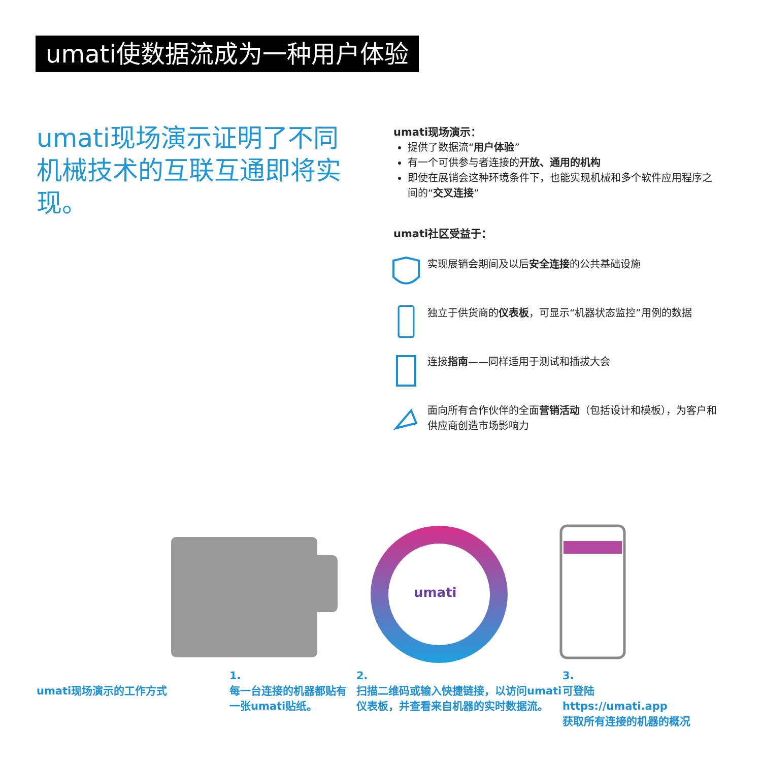umati使数据流成为一种用户体验
umati现场演示证明了不同机械技术的互联互通即将实现。
umati现场演示：
提供了数据流“用户体验”
有一个可供参与者连接的开放、通用的机构
即使在展销会这种环境条件下，也能实现机械和多个软件应用程序之间的“交叉连接”
umati社区受益于：
实现展销会期间及以后安全连接的公共基础设施
独立于供货商的仪表板，可显示“机器状态监控”用例的数据
连接指南——同样适用于测试和插拔大会
面向所有合作伙伴的全面营销活动（包括设计和模板），为客户和供应商创造市场影响力
umati
umati现场演示的工作方式
1.
每一台连接的机器都贴有一张umati贴纸。
2.
扫描二维码或输入快捷链接，以访问umati仪表板，并查看来自机器的实时数据流。
3.
可登陆
https://umati.app
获取所有连接的机器的概况